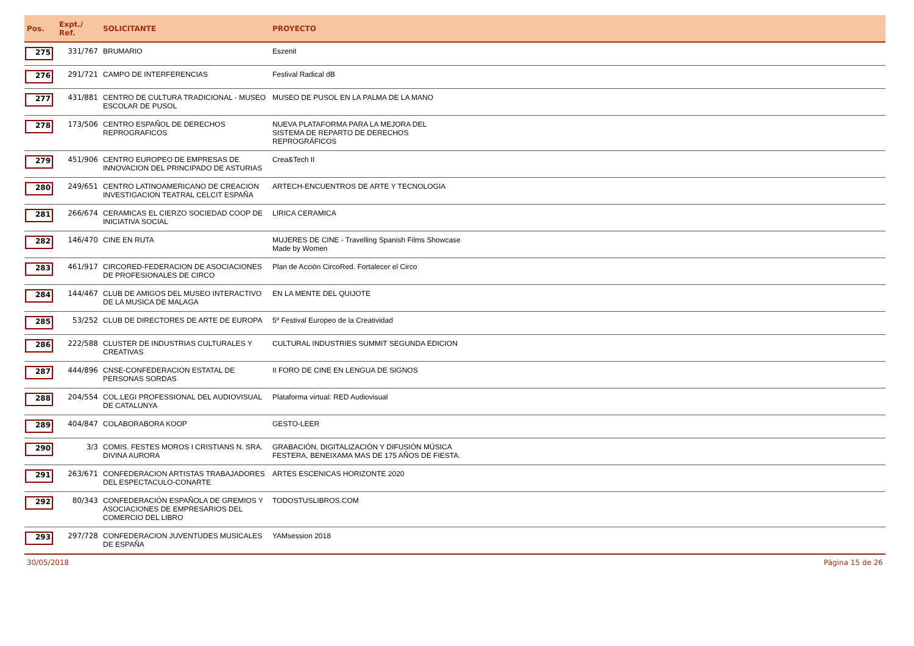| Pos. | Expt./ Ref. | SOLICITANTE | PROYECTO |
| --- | --- | --- | --- |
| 275 | 331/767 | BRUMARIO | Eszenit |
| 276 | 291/721 | CAMPO DE INTERFERENCIAS | Festival Radical dB |
| 277 | 431/881 | CENTRO DE CULTURA TRADICIONAL - MUSEO ESCOLAR DE PUSOL | MUSEO DE PUSOL EN LA PALMA DE LA MANO |
| 278 | 173/506 | CENTRO ESPAÑOL DE DERECHOS REPROGRAFICOS | NUEVA PLATAFORMA PARA LA MEJORA DEL SISTEMA DE REPARTO DE DERECHOS REPROGRÁFICOS |
| 279 | 451/906 | CENTRO EUROPEO DE EMPRESAS DE INNOVACION DEL PRINCIPADO DE ASTURIAS | Crea&Tech II |
| 280 | 249/651 | CENTRO LATINOAMERICANO DE CREACION INVESTIGACION TEATRAL CELCIT ESPAÑA | ARTECH-ENCUENTROS DE ARTE Y TECNOLOGIA |
| 281 | 266/674 | CERAMICAS EL CIERZO SOCIEDAD COOP DE INICIATIVA SOCIAL | LIRICA CERAMICA |
| 282 | 146/470 | CINE EN RUTA | MUJERES DE CINE - Travelling Spanish Films Showcase Made by Women |
| 283 | 461/917 | CIRCORED-FEDERACION DE ASOCIACIONES DE PROFESIONALES DE CIRCO | Plan de Acción CircoRed. Fortalecer el Circo |
| 284 | 144/467 | CLUB DE AMIGOS DEL MUSEO INTERACTIVO DE LA MUSICA DE MALAGA | EN LA MENTE DEL QUIJOTE |
| 285 | 53/252 | CLUB DE DIRECTORES DE ARTE DE EUROPA | 5º Festival Europeo de la Creatividad |
| 286 | 222/588 | CLUSTER DE INDUSTRIAS CULTURALES Y CREATIVAS | CULTURAL INDUSTRIES SUMMIT SEGUNDA EDICION |
| 287 | 444/896 | CNSE-CONFEDERACION ESTATAL DE PERSONAS SORDAS | II FORO DE CINE EN LENGUA DE SIGNOS |
| 288 | 204/554 | COL.LEGI PROFESSIONAL DEL AUDIOVISUAL DE CATALUNYA | Plataforma virtual: RED Audiovisual |
| 289 | 404/847 | COLABORABORA KOOP | GESTO-LEER |
| 290 | 3/3 | COMIS. FESTES MOROS I CRISTIANS N. SRA. DIVINA AURORA | GRABACIÓN, DIGITALIZACIÓN Y DIFUSIÓN MÚSICA FESTERA, BENEIXAMA MAS DE 175 AÑOS DE FIESTA. |
| 291 | 263/671 | CONFEDERACION ARTISTAS TRABAJADORES DEL ESPECTACULO-CONARTE | ARTES ESCENICAS HORIZONTE 2020 |
| 292 | 80/343 | CONFEDERACIÓN ESPAÑOLA DE GREMIOS Y ASOCIACIONES DE EMPRESARIOS DEL COMERCIO DEL LIBRO | TODOSTUSLIBROS.COM |
| 293 | 297/728 | CONFEDERACION JUVENTUDES MUSICALES DE ESPAÑA | YAMsession 2018 |
30/05/2018 Página 15 de 26